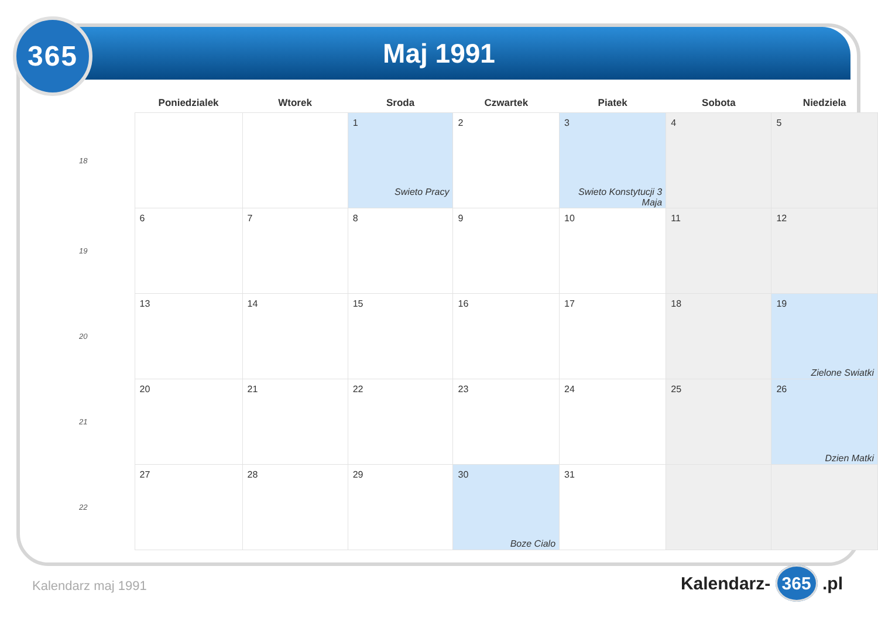365 Maj 1991
| | Poniedzialek | Wtorek | Sroda | Czwartek | Piatek | Sobota | Niedziela |
| --- | --- | --- | --- | --- | --- | --- | --- |
| 18 | | | 1 Swieto Pracy | 2 | 3 Swieto Konstytucji 3 Maja | 4 | 5 |
| 19 | 6 | 7 | 8 | 9 | 10 | 11 | 12 |
| 20 | 13 | 14 | 15 | 16 | 17 | 18 | 19 Zielone Swiatki |
| 21 | 20 | 21 | 22 | 23 | 24 | 25 | 26 Dzien Matki |
| 22 | 27 | 28 | 29 | 30 Boze Cialo | 31 | | |
Kalendarz maj 1991 Kalendarz- 365 .pl